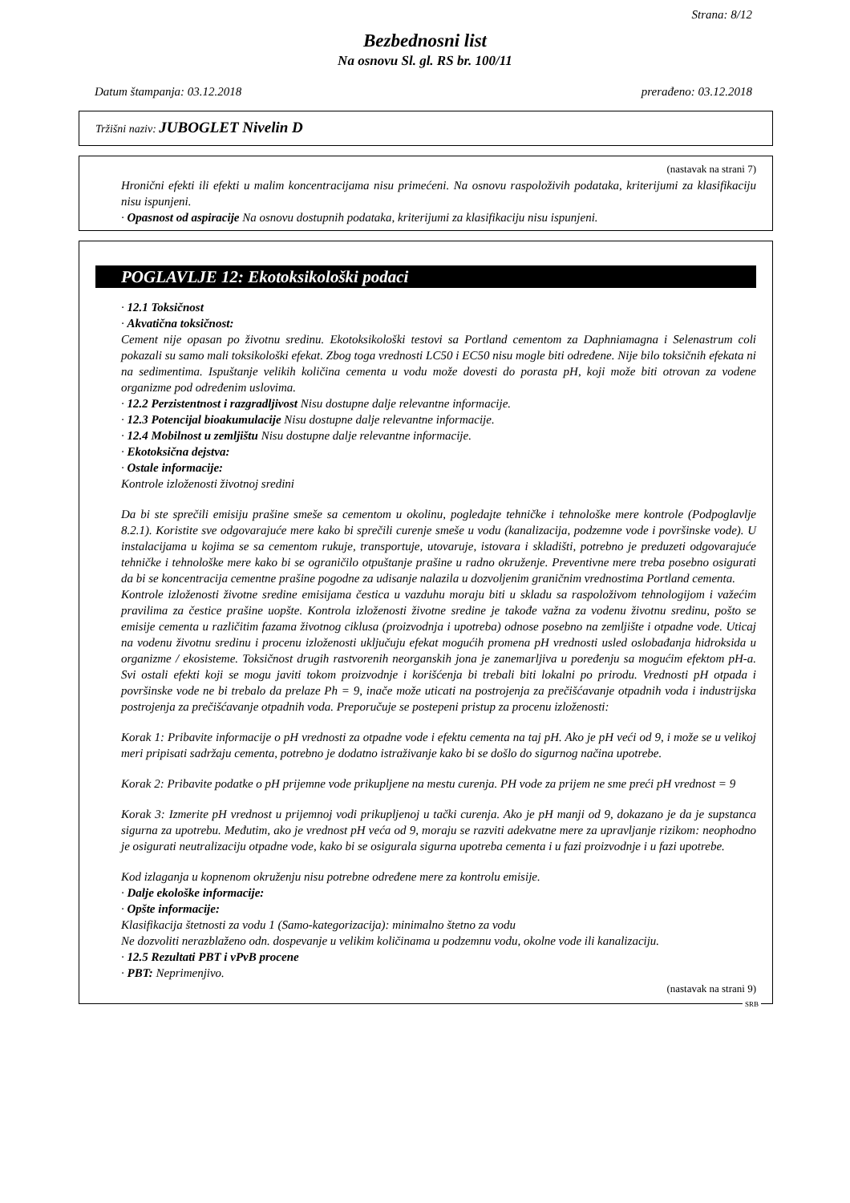Strana: 8/12
Bezbednosni list
Na osnovu Sl. gl. RS br. 100/11
Datum štampanja: 03.12.2018 prerađeno: 03.12.2018
Tržišni naziv: JUBOGLET Nivelin D
(nastavak na strani 7)
Hronični efekti ili efekti u malim koncentracijama nisu primećeni. Na osnovu raspoloživih podataka, kriterijumi za klasifikaciju nisu ispunjeni.
· Opasnost od aspiracije Na osnovu dostupnih podataka, kriterijumi za klasifikaciju nisu ispunjeni.
POGLAVLJE 12: Ekotoksikološki podaci
· 12.1 Toksičnost
· Akvatična toksičnost:
Cement nije opasan po životnu sredinu. Ekotoksikološki testovi sa Portland cementom za Daphniamagna i Selenastrum coli pokazali su samo mali toksikološki efekat. Zbog toga vrednosti LC50 i EC50 nisu mogle biti određene. Nije bilo toksičnih efekata ni na sedimentima. Ispuštanje velikih količina cementa u vodu može dovesti do porasta pH, koji može biti otrovan za vodene organizme pod određenim uslovima.
· 12.2 Perzistentnost i razgradljivost Nisu dostupne dalje relevantne informacije.
· 12.3 Potencijal bioakumulacije Nisu dostupne dalje relevantne informacije.
· 12.4 Mobilnost u zemljištu Nisu dostupne dalje relevantne informacije.
· Ekotoksična dejstva:
· Ostale informacije:
Kontrole izloženosti životnoj sredini
Da bi ste sprečili emisiju prašine smeše sa cementom u okolinu, pogledajte tehničke i tehnološke mere kontrole (Podpoglavlje 8.2.1). Koristite sve odgovarajuće mere kako bi sprečili curenje smeše u vodu (kanalizacija, podzemne vode i površinske vode). U instalacijama u kojima se sa cementom rukuje, transportuje, utovaruje, istovara i skladišti, potrebno je preduzeti odgovarajuće tehničke i tehnološke mere kako bi se ograničilo otpuštanje prašine u radno okruženje. Preventivne mere treba posebno osigurati da bi se koncentracija cementne prašine pogodne za udisanje nalazila u dozvoljenim graničnim vrednostima Portland cementa.
Kontrole izloženosti životne sredine emisijama čestica u vazduhu moraju biti u skladu sa raspoloživom tehnologijom i važećim pravilima za čestice prašine uopšte. Kontrola izloženosti životne sredine je takođe važna za vodenu životnu sredinu, pošto se emisije cementa u različitim fazama životnog ciklusa (proizvodnja i upotreba) odnose posebno na zemljište i otpadne vode. Uticaj na vodenu životnu sredinu i procenu izloženosti uključuju efekat mogućih promena pH vrednosti usled oslobađanja hidroksida u organizme / ekosisteme. Toksičnost drugih rastvorenih neorganskih jona je zanemarljiva u poređenju sa mogućim efektom pH-a. Svi ostali efekti koji se mogu javiti tokom proizvodnje i korišćenja bi trebali biti lokalni po prirodu. Vrednosti pH otpada i površinske vode ne bi trebalo da prelaze Ph = 9, inače može uticati na postrojenja za prečišćavanje otpadnih voda i industrijska postrojenja za prečišćavanje otpadnih voda. Preporučuje se postepeni pristup za procenu izloženosti:
Korak 1: Pribavite informacije o pH vrednosti za otpadne vode i efektu cementa na taj pH. Ako je pH veći od 9, i može se u velikoj meri pripisati sadržaju cementa, potrebno je dodatno istraživanje kako bi se došlo do sigurnog načina upotrebe.
Korak 2: Pribavite podatke o pH prijemne vode prikupljene na mestu curenja. PH vode za prijem ne sme preći pH vrednost = 9
Korak 3: Izmerite pH vrednost u prijemnoj vodi prikupljenoj u tački curenja. Ako je pH manji od 9, dokazano je da je supstanca sigurna za upotrebu. Međutim, ako je vrednost pH veća od 9, moraju se razviti adekvatne mere za upravljanje rizikom: neophodno je osigurati neutralizaciju otpadne vode, kako bi se osigurala sigurna upotreba cementa i u fazi proizvodnje i u fazi upotrebe.
Kod izlaganja u kopnenom okruženju nisu potrebne određene mere za kontrolu emisije.
· Dalje ekološke informacije:
· Opšte informacije:
Klasifikacija štetnosti za vodu 1 (Samo-kategorizacija): minimalno štetno za vodu
Ne dozvoliti nerazblaženo odn. dospevanje u velikim količinama u podzemnu vodu, okolne vode ili kanalizaciju.
· 12.5 Rezultati PBT i vPvB procene
· PBT: Neprimenjivo.
(nastavak na strani 9)
SRB